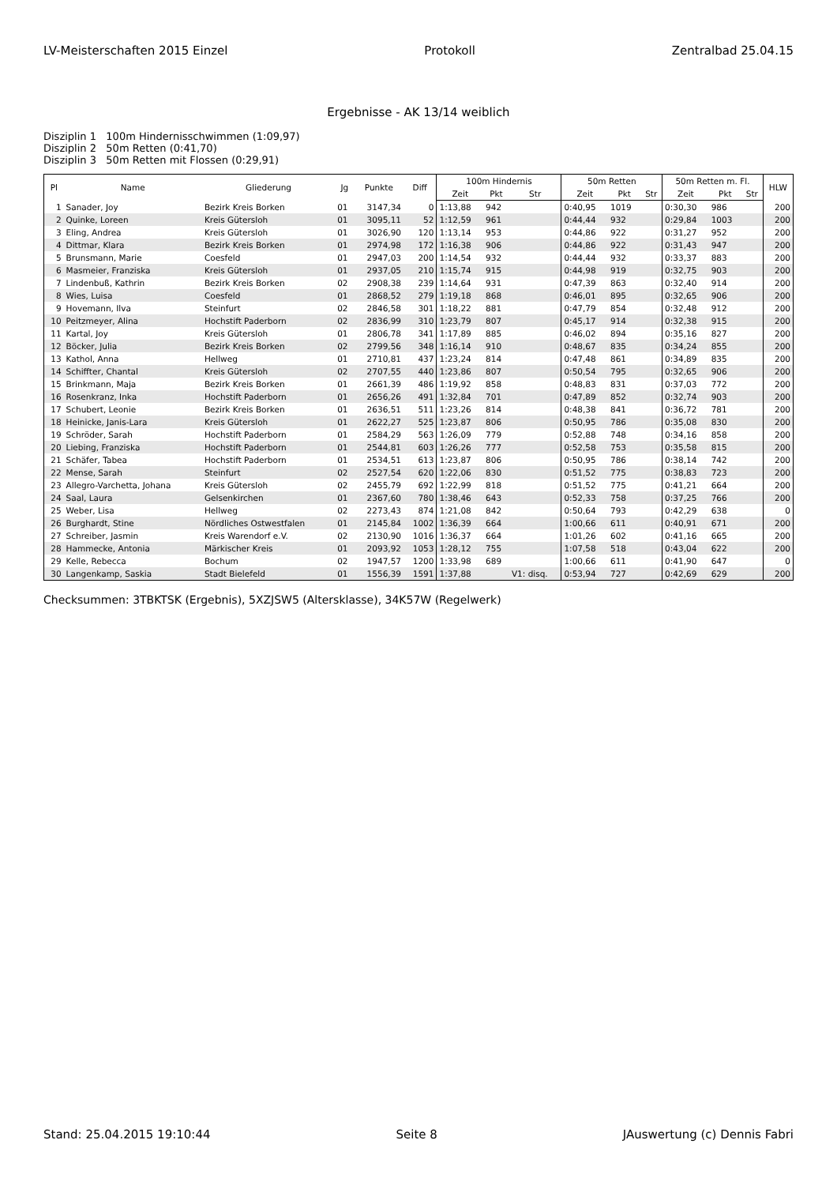LV-Meisterschaften 2015 Einzel Protokoll Zentralbad 25.04.15
Ergebnisse - AK 13/14 weiblich
Disziplin 1 100m Hindernisschwimmen (1:09,97)
Disziplin 2 50m Retten (0:41,70)
Disziplin 3 50m Retten mit Flossen (0:29,91)
| Pl | Name | Gliederung | Jg | Punkte | Diff | 100m Hindernis | | | 50m Retten | | | 50m Retten m. Fl. | | | HLW |
| --- | --- | --- | --- | --- | --- | --- | --- | --- | --- | --- | --- | --- | --- | --- | --- |
| | | | | | | Zeit | Pkt | Str | Zeit | Pkt | Str | Zeit | Pkt | Str | |
| 1 | Sanader, Joy | Bezirk Kreis Borken | 01 | 3147,34 | 0 | 1:13,88 | 942 | | 0:40,95 | 1019 | | 0:30,30 | 986 | | 200 |
| 2 | Quinke, Loreen | Kreis Gütersloh | 01 | 3095,11 | 52 | 1:12,59 | 961 | | 0:44,44 | 932 | | 0:29,84 | 1003 | | 200 |
| 3 | Eling, Andrea | Kreis Gütersloh | 01 | 3026,90 | 120 | 1:13,14 | 953 | | 0:44,86 | 922 | | 0:31,27 | 952 | | 200 |
| 4 | Dittmar, Klara | Bezirk Kreis Borken | 01 | 2974,98 | 172 | 1:16,38 | 906 | | 0:44,86 | 922 | | 0:31,43 | 947 | | 200 |
| 5 | Brunsmann, Marie | Coesfeld | 01 | 2947,03 | 200 | 1:14,54 | 932 | | 0:44,44 | 932 | | 0:33,37 | 883 | | 200 |
| 6 | Masmeier, Franziska | Kreis Gütersloh | 01 | 2937,05 | 210 | 1:15,74 | 915 | | 0:44,98 | 919 | | 0:32,75 | 903 | | 200 |
| 7 | Lindenbuß, Kathrin | Bezirk Kreis Borken | 02 | 2908,38 | 239 | 1:14,64 | 931 | | 0:47,39 | 863 | | 0:32,40 | 914 | | 200 |
| 8 | Wies, Luisa | Coesfeld | 01 | 2868,52 | 279 | 1:19,18 | 868 | | 0:46,01 | 895 | | 0:32,65 | 906 | | 200 |
| 9 | Hovemann, Ilva | Steinfurt | 02 | 2846,58 | 301 | 1:18,22 | 881 | | 0:47,79 | 854 | | 0:32,48 | 912 | | 200 |
| 10 | Peitzmeyer, Alina | Hochstift Paderborn | 02 | 2836,99 | 310 | 1:23,79 | 807 | | 0:45,17 | 914 | | 0:32,38 | 915 | | 200 |
| 11 | Kartal, Joy | Kreis Gütersloh | 01 | 2806,78 | 341 | 1:17,89 | 885 | | 0:46,02 | 894 | | 0:35,16 | 827 | | 200 |
| 12 | Böcker, Julia | Bezirk Kreis Borken | 02 | 2799,56 | 348 | 1:16,14 | 910 | | 0:48,67 | 835 | | 0:34,24 | 855 | | 200 |
| 13 | Kathol, Anna | Hellweg | 01 | 2710,81 | 437 | 1:23,24 | 814 | | 0:47,48 | 861 | | 0:34,89 | 835 | | 200 |
| 14 | Schiffter, Chantal | Kreis Gütersloh | 02 | 2707,55 | 440 | 1:23,86 | 807 | | 0:50,54 | 795 | | 0:32,65 | 906 | | 200 |
| 15 | Brinkmann, Maja | Bezirk Kreis Borken | 01 | 2661,39 | 486 | 1:19,92 | 858 | | 0:48,83 | 831 | | 0:37,03 | 772 | | 200 |
| 16 | Rosenkranz, Inka | Hochstift Paderborn | 01 | 2656,26 | 491 | 1:32,84 | 701 | | 0:47,89 | 852 | | 0:32,74 | 903 | | 200 |
| 17 | Schubert, Leonie | Bezirk Kreis Borken | 01 | 2636,51 | 511 | 1:23,26 | 814 | | 0:48,38 | 841 | | 0:36,72 | 781 | | 200 |
| 18 | Heinicke, Janis-Lara | Kreis Gütersloh | 01 | 2622,27 | 525 | 1:23,87 | 806 | | 0:50,95 | 786 | | 0:35,08 | 830 | | 200 |
| 19 | Schröder, Sarah | Hochstift Paderborn | 01 | 2584,29 | 563 | 1:26,09 | 779 | | 0:52,88 | 748 | | 0:34,16 | 858 | | 200 |
| 20 | Liebing, Franziska | Hochstift Paderborn | 01 | 2544,81 | 603 | 1:26,26 | 777 | | 0:52,58 | 753 | | 0:35,58 | 815 | | 200 |
| 21 | Schäfer, Tabea | Hochstift Paderborn | 01 | 2534,51 | 613 | 1:23,87 | 806 | | 0:50,95 | 786 | | 0:38,14 | 742 | | 200 |
| 22 | Mense, Sarah | Steinfurt | 02 | 2527,54 | 620 | 1:22,06 | 830 | | 0:51,52 | 775 | | 0:38,83 | 723 | | 200 |
| 23 | Allegro-Varchetta, Johana | Kreis Gütersloh | 02 | 2455,79 | 692 | 1:22,99 | 818 | | 0:51,52 | 775 | | 0:41,21 | 664 | | 200 |
| 24 | Saal, Laura | Gelsenkirchen | 01 | 2367,60 | 780 | 1:38,46 | 643 | | 0:52,33 | 758 | | 0:37,25 | 766 | | 200 |
| 25 | Weber, Lisa | Hellweg | 02 | 2273,43 | 874 | 1:21,08 | 842 | | 0:50,64 | 793 | | 0:42,29 | 638 | | 0 |
| 26 | Burghardt, Stine | Nördliches Ostwestfalen | 01 | 2145,84 | 1002 | 1:36,39 | 664 | | 1:00,66 | 611 | | 0:40,91 | 671 | | 200 |
| 27 | Schreiber, Jasmin | Kreis Warendorf e.V. | 02 | 2130,90 | 1016 | 1:36,37 | 664 | | 1:01,26 | 602 | | 0:41,16 | 665 | | 200 |
| 28 | Hammecke, Antonia | Märkischer Kreis | 01 | 2093,92 | 1053 | 1:28,12 | 755 | | 1:07,58 | 518 | | 0:43,04 | 622 | | 200 |
| 29 | Kelle, Rebecca | Bochum | 02 | 1947,57 | 1200 | 1:33,98 | 689 | | 1:00,66 | 611 | | 0:41,90 | 647 | | 0 |
| 30 | Langenkamp, Saskia | Stadt Bielefeld | 01 | 1556,39 | 1591 | 1:37,88 | | V1: disq. | 0:53,94 | 727 | | 0:42,69 | 629 | | 200 |
Checksummen: 3TBKTSK (Ergebnis), 5XZJSW5 (Altersklasse), 34K57W (Regelwerk)
Stand: 25.04.2015 19:10:44 Seite 8 JAuswertung (c) Dennis Fabri